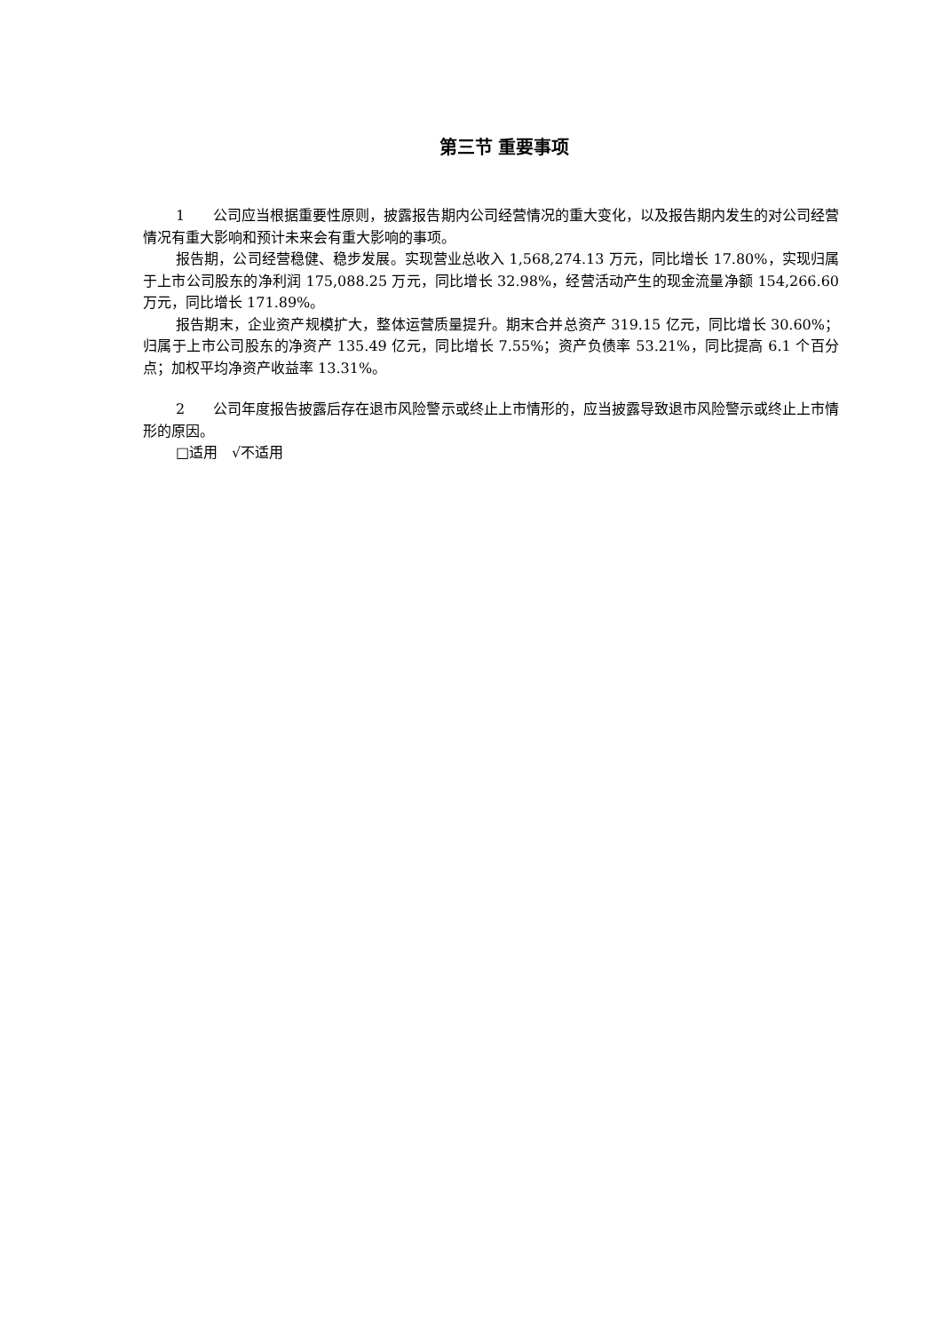第三节 重要事项
1　　公司应当根据重要性原则，披露报告期内公司经营情况的重大变化，以及报告期内发生的对公司经营情况有重大影响和预计未来会有重大影响的事项。
报告期，公司经营稳健、稳步发展。实现营业总收入 1,568,274.13 万元，同比增长 17.80%，实现归属于上市公司股东的净利润 175,088.25 万元，同比增长 32.98%，经营活动产生的现金流量净额 154,266.60 万元，同比增长 171.89%。
报告期末，企业资产规模扩大，整体运营质量提升。期末合并总资产 319.15 亿元，同比增长 30.60%；归属于上市公司股东的净资产 135.49 亿元，同比增长 7.55%；资产负债率 53.21%，同比提高 6.1 个百分点；加权平均净资产收益率 13.31%。
2　　公司年度报告披露后存在退市风险警示或终止上市情形的，应当披露导致退市风险警示或终止上市情形的原因。
□适用　√不适用